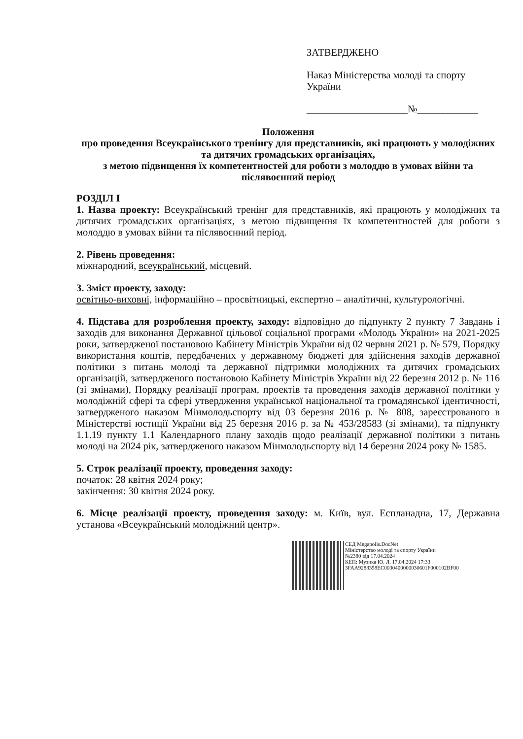ЗАТВЕРДЖЕНО
Наказ Міністерства молоді та спорту України
____________________№____________
Положення
про проведення Всеукраїнського тренінгу для представників, які працюють у молодіжних та дитячих громадських організаціях,
з метою підвищення їх компетентностей для роботи з молоддю в умовах війни та післявоєнний період
РОЗДІЛ І
1. Назва проекту: Всеукраїнський тренінг для представників, які працюють у молодіжних та дитячих громадських організаціях, з метою підвищення їх компетентностей для роботи з молоддю в умовах війни та післявоєнний період.
2. Рівень проведення:
міжнародний, всеукраїнський, місцевий.
3. Зміст проекту, заходу:
освітньо-виховні, інформаційно – просвітницькі, експертно – аналітичні, культурологічні.
4. Підстава для розроблення проекту, заходу: відповідно до підпункту 2 пункту 7 Завдань і заходів для виконання Державної цільової соціальної програми «Молодь України» на 2021-2025 роки, затвердженої постановою Кабінету Міністрів України від 02 червня 2021 р. № 579, Порядку використання коштів, передбачених у державному бюджеті для здійснення заходів державної політики з питань молоді та державної підтримки молодіжних та дитячих громадських організацій, затвердженого постановою Кабінету Міністрів України від 22 березня 2012 р. № 116 (зі змінами), Порядку реалізації програм, проектів та проведення заходів державної політики у молодіжній сфері та сфері утвердження української національної та громадянської ідентичності, затвердженого наказом Мінмолодьспорту від 03 березня 2016 р. № 808, зареєстрованого в Міністерстві юстиції України від 25 березня 2016 р. за № 453/28583 (зі змінами), та підпункту 1.1.19 пункту 1.1 Календарного плану заходів щодо реалізації державної політики з питань молоді на 2024 рік, затвердженого наказом Мінмолодьспорту від 14 березня 2024 року № 1585.
5. Строк реалізації проекту, проведення заходу:
початок: 28 квітня 2024 року;
закінчення: 30 квітня 2024 року.
6. Місце реалізації проекту, проведення заходу: м. Київ, вул. Еспланадна, 17, Державна установа «Всеукраїнський молодіжний центр».
СЕД Megapolis.DocNet
Міністерство молоді та спорту України
№2380 від 17.04.2024
КЕП: Музика Ю. Л. 17.04.2024 17:33
3FAA9288358EC0030400000030601F000102BF00